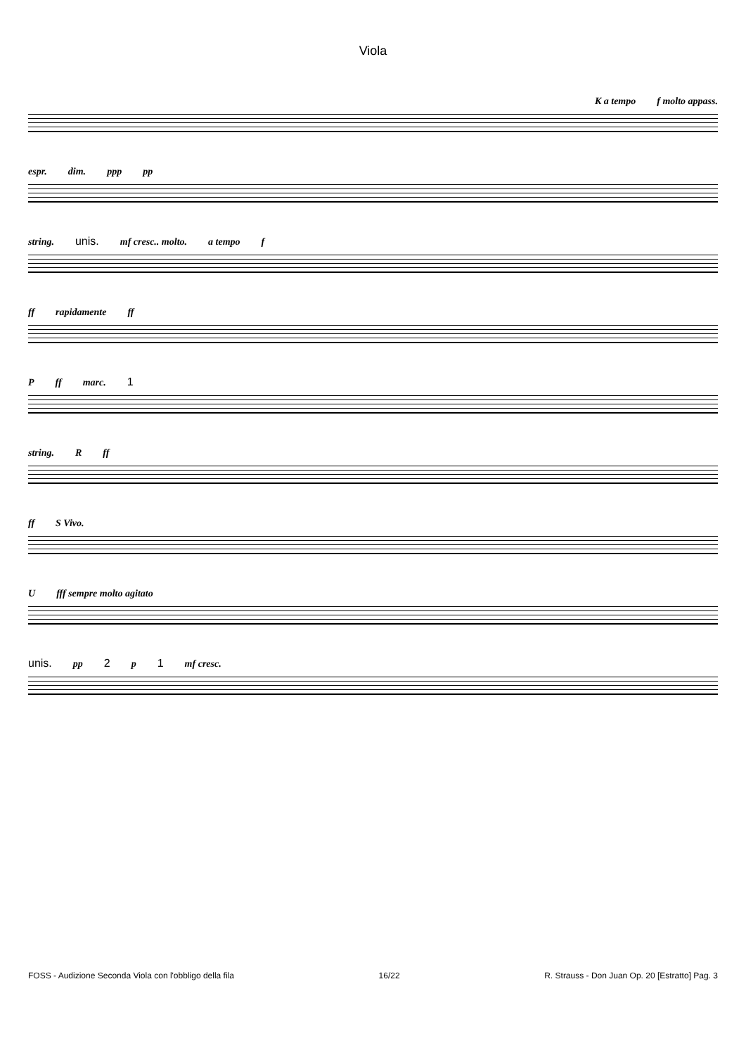Viola
K a tempo f molto appass.
espr. dim. ppp pp
string. unis. mf cresc.. molto. a tempo f
ff rapidamente ff
Pff marc. 1
string. Rff
ff S Vivo.
Ufff sempre molto agitato
unis. pp 2 p 1 mf cresc.
FOSS - Audizione Seconda Viola con l'obbligo della fila 16/22 R. Strauss - Don Juan Op. 20 [Estratto] Pag. 3